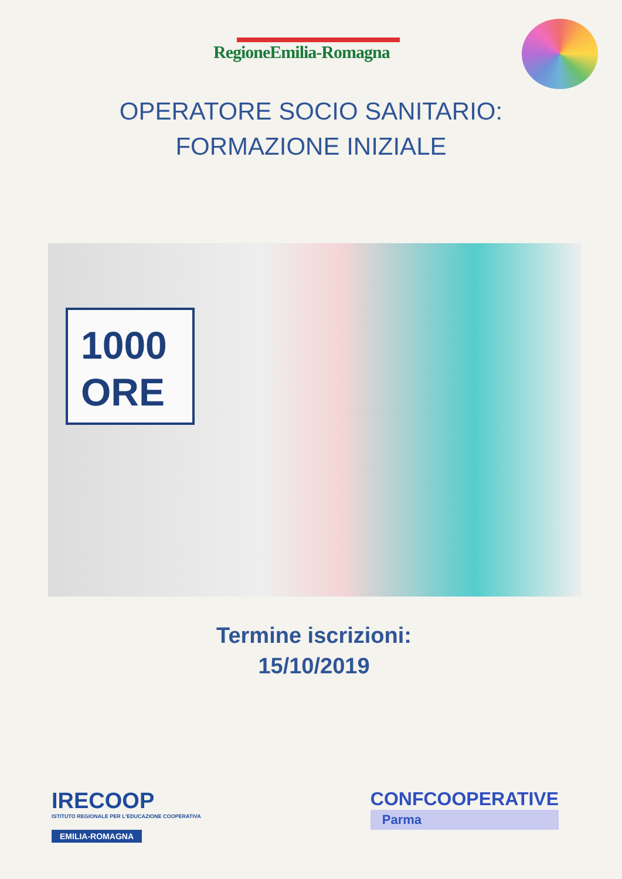RegioneEmilia-Romagna
OPERATORE SOCIO SANITARIO:
FORMAZIONE INIZIALE
1000
ORE
Termine iscrizioni:
15/10/2019
IRECOOP
ISTITUTO REGIONALE PER L'EDUCAZIONE COOPERATIVA
EMILIA-ROMAGNA
CONFCOOPERATIVE
Parma